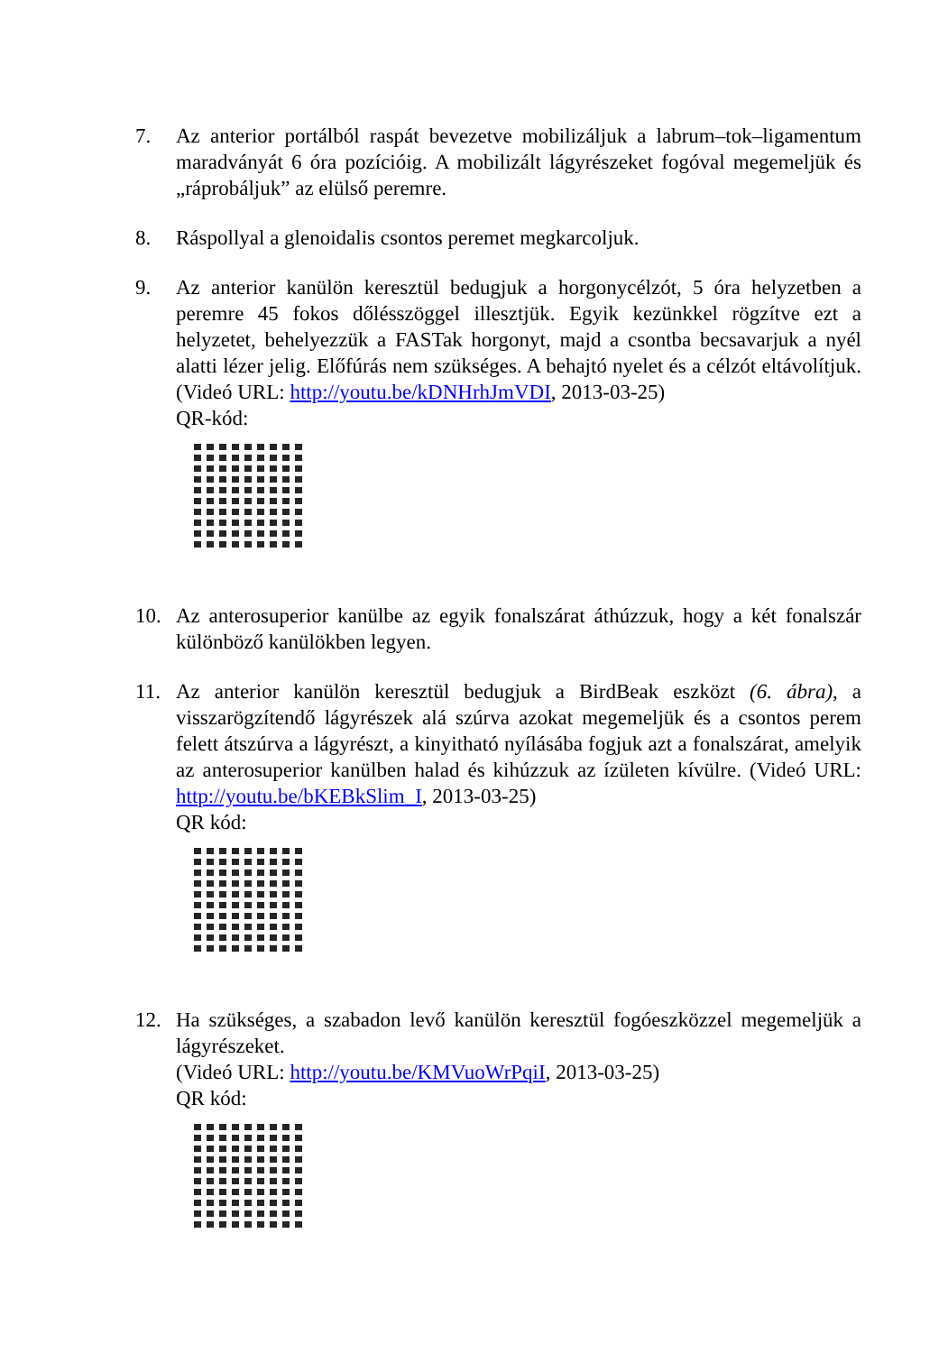7. Az anterior portálból raspát bevezetve mobilizáljuk a labrum–tok–ligamentum maradványát 6 óra pozícióig. A mobilizált lágyrészeket fogóval megemeljük és „ráprobáljuk” az elülső peremre.
8. Ráspollyal a glenoidalis csontos peremet megkarcoljuk.
9. Az anterior kanülön keresztül bedugjuk a horgonycélzót, 5 óra helyzetben a peremre 45 fokos dőlésszöggel illesztjük. Egyik kezünkkel rögzítve ezt a helyzetet, behelyezzük a FASTak horgonyt, majd a csontba becsavarjuk a nyél alatti lézer jelig. Előfúrás nem szükséges. A behajtó nyelet és a célzót eltávolítjuk. (Videó URL: http://youtu.be/kDNHrhJmVDI, 2013-03-25)
QR-kód:
10. Az anterosuperior kanülbe az egyik fonalszárat áthúzzuk, hogy a két fonalszár különböző kanülökben legyen.
11. Az anterior kanülön keresztül bedugjuk a BirdBeak eszközt (6. ábra), a visszarögzítendő lágyrészek alá szúrva azokat megemeljük és a csontos perem felett átszúrva a lágyrészt, a kinyitható nyílásába fogjuk azt a fonalszárat, amelyik az anterosuperior kanülben halad és kihúzzuk az ízületen kívülre. (Videó URL: http://youtu.be/bKEBkSlim_I, 2013-03-25)
QR kód:
12. Ha szükséges, a szabadon levő kanülön keresztül fogóeszközzel megemeljük a lágyrészeket.
(Videó URL: http://youtu.be/KMVuoWrPqiI, 2013-03-25)
QR kód: